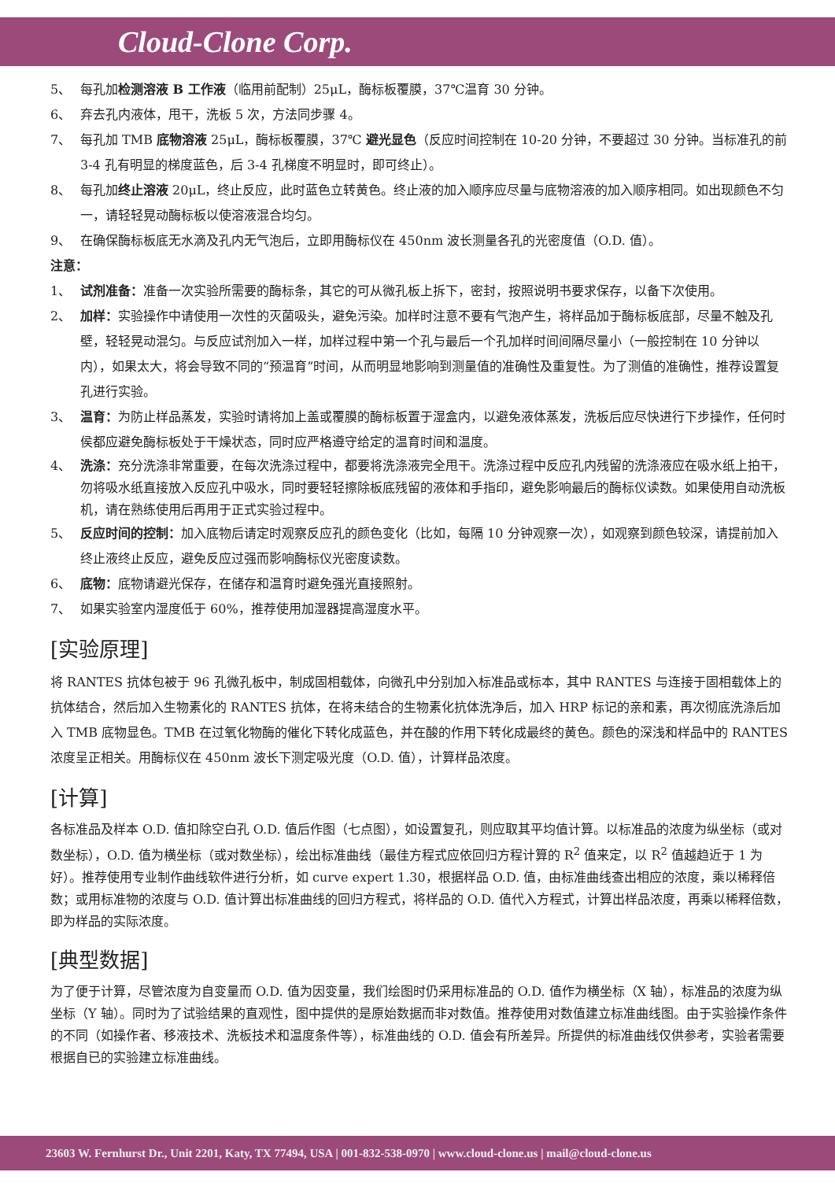Cloud-Clone Corp.
5、 每孔加检测溶液 B 工作液（临用前配制）25μL，酶标板覆膜，37℃温育 30 分钟。
6、 弃去孔内液体，甩干，洗板 5 次，方法同步骤 4。
7、 每孔加 TMB 底物溶液 25μL，酶标板覆膜，37℃ 避光显色（反应时间控制在 10-20 分钟，不要超过 30 分钟。当标准孔的前 3-4 孔有明显的梯度蓝色，后 3-4 孔梯度不明显时，即可终止）。
8、 每孔加终止溶液 20μL，终止反应，此时蓝色立转黄色。终止液的加入顺序应尽量与底物溶液的加入顺序相同。如出现颜色不匀一，请轻轻晃动酶标板以使溶液混合均匀。
9、 在确保酶标板底无水滴及孔内无气泡后，立即用酶标仪在 450nm 波长测量各孔的光密度值（O.D. 值）。
注意：
1、 试剂准备：准备一次实验所需要的酶标条，其它的可从微孔板上拆下，密封，按照说明书要求保存，以备下次使用。
2、 加样：实验操作中请使用一次性的灭菌吸头，避免污染。加样时注意不要有气泡产生，将样品加于酶标板底部，尽量不触及孔壁，轻轻晃动混匀。与反应试剂加入一样，加样过程中第一个孔与最后一个孔加样时间间隔尽量小（一般控制在 10 分钟以内），如果太大，将会导致不同的“预温育”时间，从而明显地影响到测量值的准确性及重复性。为了测值的准确性，推荐设置复孔进行实验。
3、 温育：为防止样品蒸发，实验时请将加上盖或覆膜的酶标板置于湿盒内，以避免液体蒸发，洗板后应尽快进行下步操作，任何时侯都应避免酶标板处于干燥状态，同时应严格遵守给定的温育时间和温度。
4、 洗涤：充分洗涤非常重要，在每次洗涤过程中，都要将洗涤液完全甩干。洗涤过程中反应孔内残留的洗涤液应在吸水纸上拍干，勿将吸水纸直接放入反应孔中吸水，同时要轻轻擦除板底残留的液体和手指印，避免影响最后的酶标仪读数。如果使用自动洗板机，请在熟练使用后再用于正式实验过程中。
5、 反应时间的控制：加入底物后请定时观察反应孔的颜色变化（比如，每隔 10 分钟观察一次），如观察到颜色较深，请提前加入终止液终止反应，避免反应过强而影响酶标仪光密度读数。
6、 底物：底物请避光保存，在储存和温育时避免强光直接照射。
7、 如果实验室内湿度低于 60%，推荐使用加湿器提高湿度水平。
[实验原理]
将 RANTES 抗体包被于 96 孔微孔板中，制成固相载体，向微孔中分别加入标准品或标本，其中 RANTES 与连接于固相载体上的抗体结合，然后加入生物素化的 RANTES 抗体，在将未结合的生物素化抗体洗净后，加入 HRP 标记的亲和素，再次彻底洗涤后加入 TMB 底物显色。TMB 在过氧化物酶的催化下转化成蓝色，并在酸的作用下转化成最终的黄色。颜色的深浅和样品中的 RANTES 浓度呈正相关。用酶标仪在 450nm 波长下测定吸光度（O.D. 值），计算样品浓度。
[计算]
各标准品及样本 O.D. 值扣除空白孔 O.D. 值后作图（七点图），如设置复孔，则应取其平均值计算。以标准品的浓度为纵坐标（或对数坐标），O.D. 值为横坐标（或对数坐标），绘出标准曲线（最佳方程式应依回归方程计算的 R<sup>2</sup> 值来定，以 R<sup>2</sup> 值越趋近于 1 为好）。推荐使用专业制作曲线软件进行分析，如 curve expert 1.30，根据样品 O.D. 值，由标准曲线查出相应的浓度，乘以稀释倍数；或用标准物的浓度与 O.D. 值计算出标准曲线的回归方程式，将样品的 O.D. 值代入方程式，计算出样品浓度，再乘以稀释倍数，即为样品的实际浓度。
[典型数据]
为了便于计算，尽管浓度为自变量而 O.D. 值为因变量，我们绘图时仍采用标准品的 O.D. 值作为横坐标（X 轴），标准品的浓度为纵坐标（Y 轴）。同时为了试验结果的直观性，图中提供的是原始数据而非对数值。推荐使用对数值建立标准曲线图。由于实验操作条件的不同（如操作者、移液技术、洗板技术和温度条件等），标准曲线的 O.D. 值会有所差异。所提供的标准曲线仅供参考，实验者需要根据自已的实验建立标准曲线。
23603 W. Fernhurst Dr., Unit 2201, Katy, TX 77494, USA | 001-832-538-0970 | www.cloud-clone.us | mail@cloud-clone.us